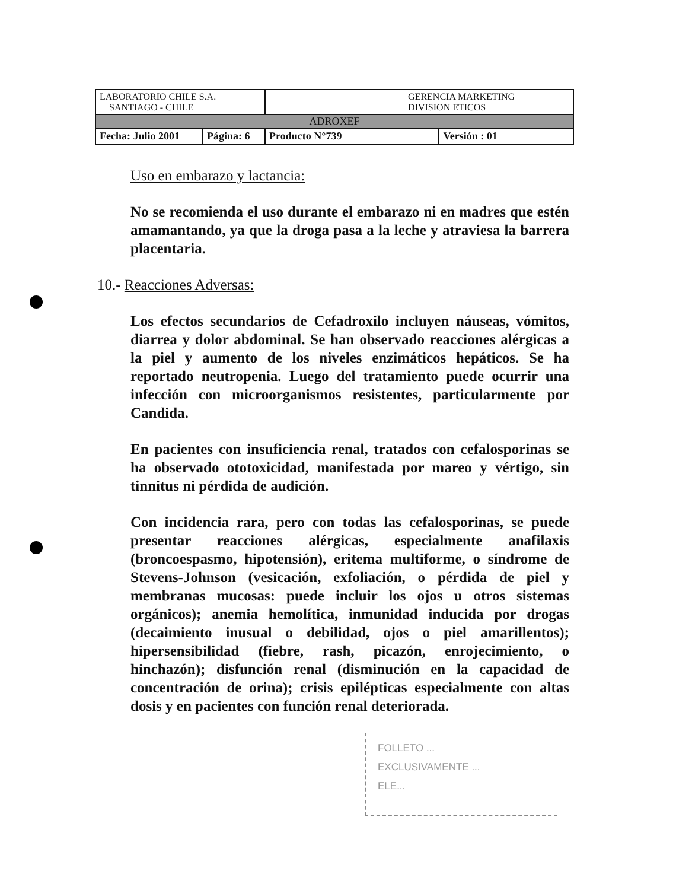| LABORATORIO CHILE S.A. SANTIAGO - CHILE | | GERENCIA MARKETING DIVISION ETICOS | |
| ADROXEF | | | |
| Fecha: Julio 2001 | Página: 6 | Producto N°739 | Versión : 01 |
Uso en embarazo y lactancia:
No se recomienda el uso durante el embarazo ni en madres que estén amamantando, ya que la droga pasa a la leche y atraviesa la barrera placentaria.
10.- Reacciones Adversas:
Los efectos secundarios de Cefadroxilo incluyen náuseas, vómitos, diarrea y dolor abdominal. Se han observado reacciones alérgicas a la piel y aumento de los niveles enzimáticos hepáticos. Se ha reportado neutropenia. Luego del tratamiento puede ocurrir una infección con microorganismos resistentes, particularmente por Candida.
En pacientes con insuficiencia renal, tratados con cefalosporinas se ha observado ototoxicidad, manifestada por mareo y vértigo, sin tinnitus ni pérdida de audición.
Con incidencia rara, pero con todas las cefalosporinas, se puede presentar reacciones alérgicas, especialmente anafilaxis (broncoespasmo, hipotensión), eritema multiforme, o síndrome de Stevens-Johnson (vesicación, exfoliación, o pérdida de piel y membranas mucosas: puede incluir los ojos u otros sistemas orgánicos); anemia hemolítica, inmunidad inducida por drogas (decaimiento inusual o debilidad, ojos o piel amarillentos); hipersensibilidad (fiebre, rash, picazón, enrojecimiento, o hinchazón); disfunción renal (disminución en la capacidad de concentración de orina); crisis epilépticas especialmente con altas dosis y en pacientes con función renal deteriorada.
FOLLETO ...
EXCLUSIVAMENTE ...
ELE...